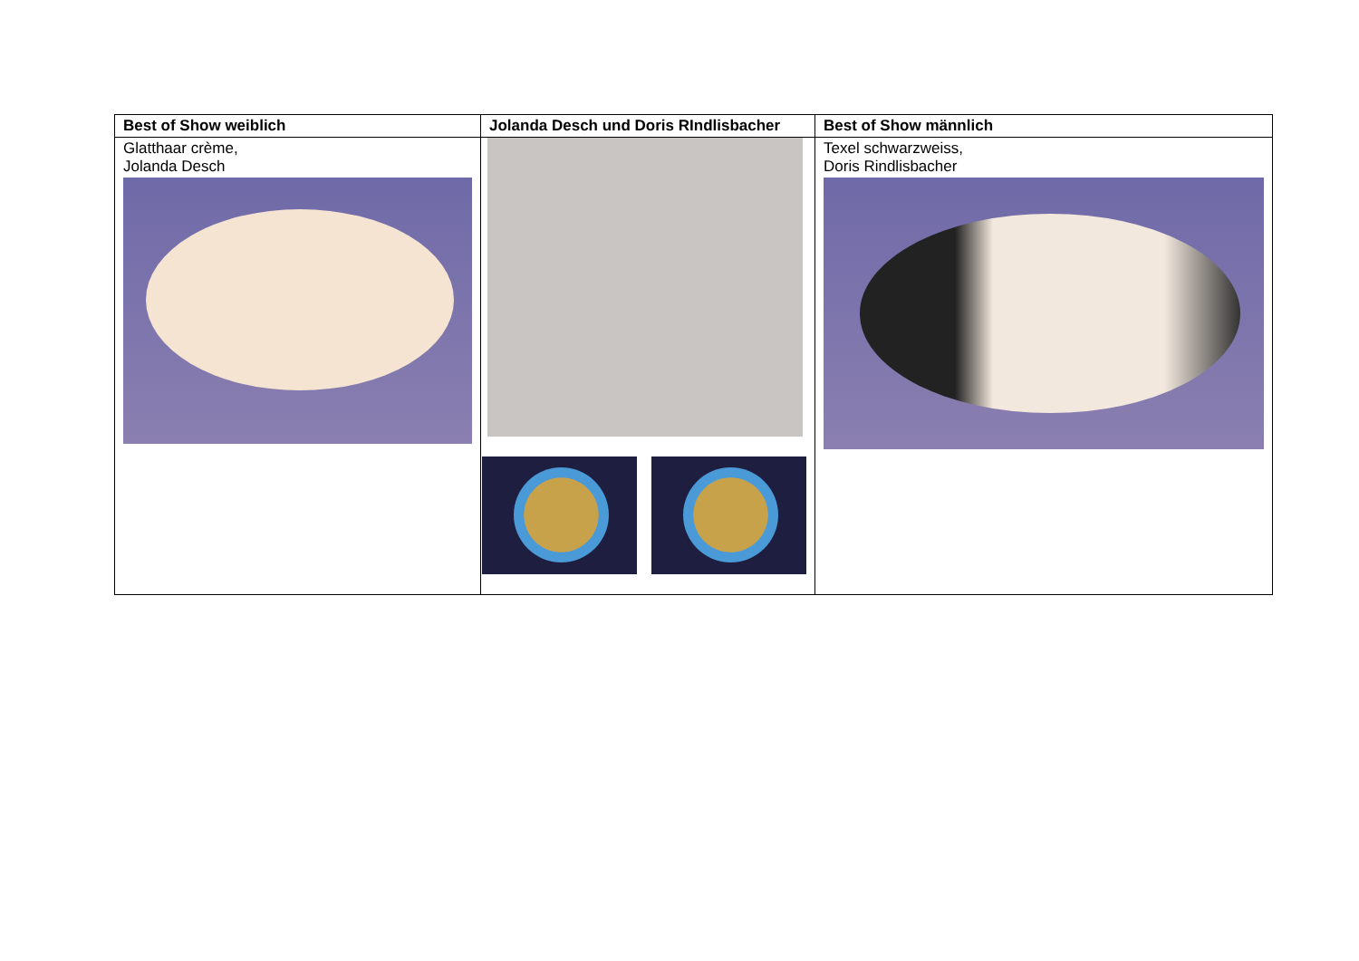| Best of Show weiblich | Jolanda Desch und Doris RIndlisbacher | Best of Show männlich |
| --- | --- | --- |
| Glatthaar crème, Jolanda Desch | | Texel schwarzweiss, Doris Rindlisbacher |